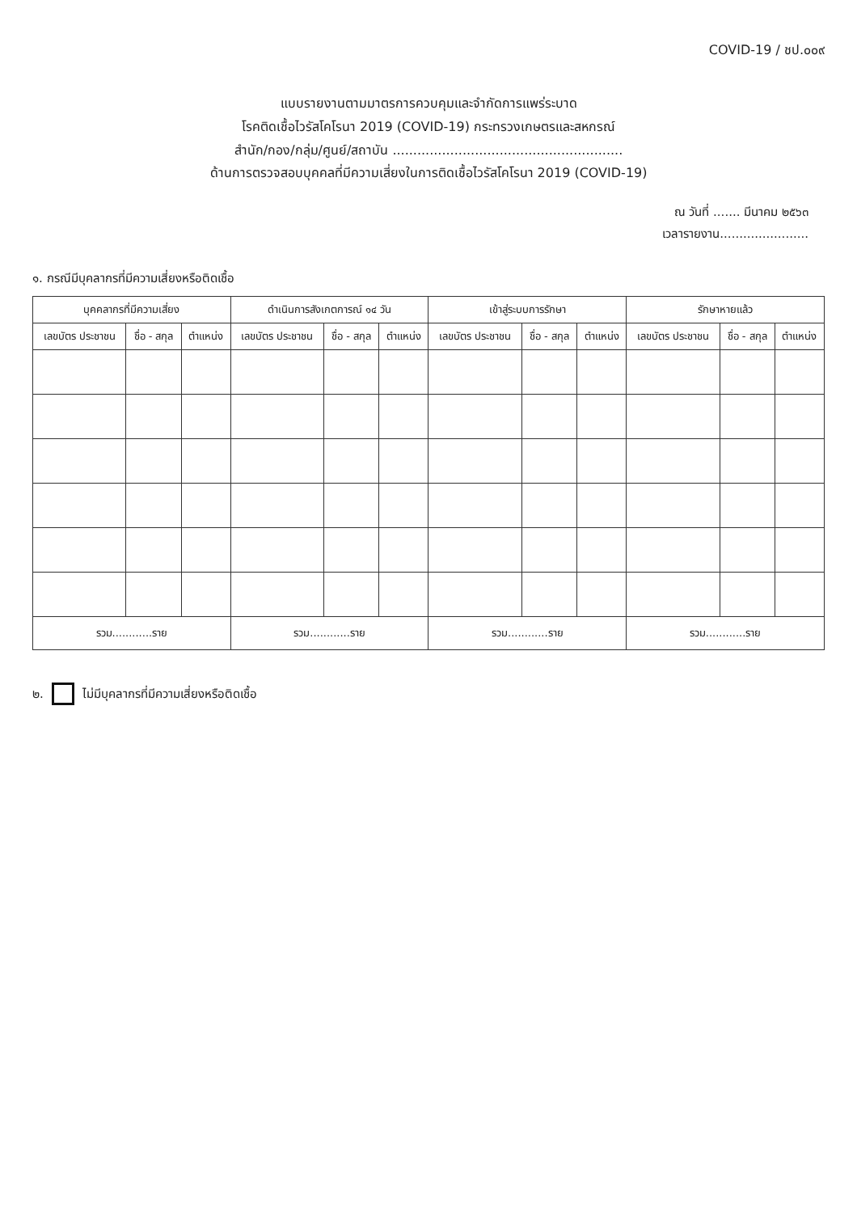COVID-19 / ชป.๐๐๙
แบบรายงานตามมาตรการควบคุมและจำกัดการแพร่ระบาด
โรคติดเชื้อไวรัสโคโรนา 2019 (COVID-19) กระทรวงเกษตรและสหกรณ์
สำนัก/กอง/กลุ่ม/ศูนย์/สถาบัน ........................................................
ด้านการตรวจสอบบุคคลที่มีความเสี่ยงในการติดเชื้อไวรัสโคโรนา 2019 (COVID-19)
ณ วันที่ ....... มีนาคม ๒๕๖๓
เวลารายงาน.......................
๑. กรณีมีบุคลากรที่มีความเสี่ยงหรือติดเชื้อ
| บุคคลากรที่มีความเสี่ยง | | | ดำเนินการสังเกตการณ์ ๑๔ วัน | | | เข้าสู่ระบบการรักษา | | | รักษาหายแล้ว | | |
| --- | --- | --- | --- | --- | --- | --- | --- | --- | --- | --- | --- |
| เลขบัตร ประชาชน | ชื่อ - สกุล | ตำแหน่ง | เลขบัตร ประชาชน | ชื่อ - สกุล | ตำแหน่ง | เลขบัตร ประชาชน | ชื่อ - สกุล | ตำแหน่ง | เลขบัตร ประชาชน | ชื่อ - สกุล | ตำแหน่ง |
| รวม............ราย | | | รวม............ราย | | | รวม............ราย | | | รวม............ราย | | |
๒. ไม่มีบุคลากรที่มีความเสี่ยงหรือติดเชื้อ